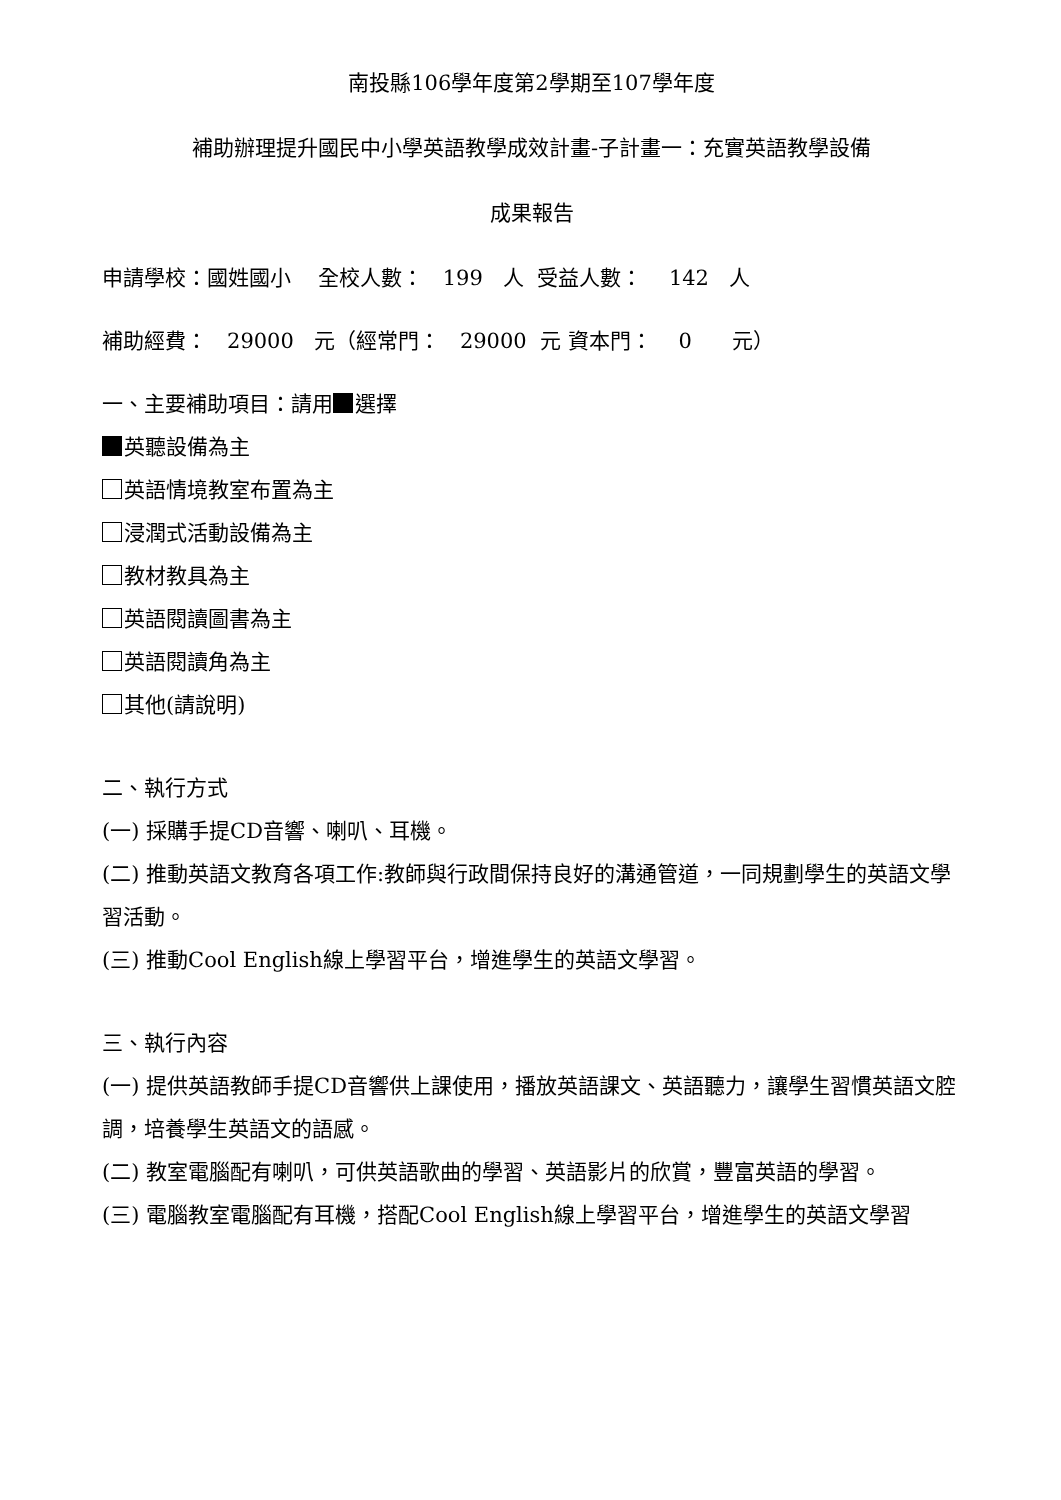南投縣106學年度第2學期至107學年度
補助辦理提升國民中小學英語教學成效計畫-子計畫一：充實英語教學設備
成果報告
申請學校：國姓國小 全校人數： 199 人 受益人數： 142 人
補助經費： 29000 元（經常門： 29000 元 資本門： 0 元）
一、主要補助項目：請用 選擇
英聽設備為主
英語情境教室布置為主
浸潤式活動設備為主
教材教具為主
英語閱讀圖書為主
英語閱讀角為主
其他(請說明)
二、執行方式
(一) 採購手提CD音響、喇叭、耳機。
(二) 推動英語文教育各項工作:教師與行政間保持良好的溝通管道，一同規劃學生的英語文學習活動。
(三) 推動Cool English線上學習平台，增進學生的英語文學習。
三、執行內容
(一) 提供英語教師手提CD音響供上課使用，播放英語課文、英語聽力，讓學生習慣英語文腔調，培養學生英語文的語感。
(二) 教室電腦配有喇叭，可供英語歌曲的學習、英語影片的欣賞，豐富英語的學習。
(三) 電腦教室電腦配有耳機，搭配Cool English線上學習平台，增進學生的英語文學習